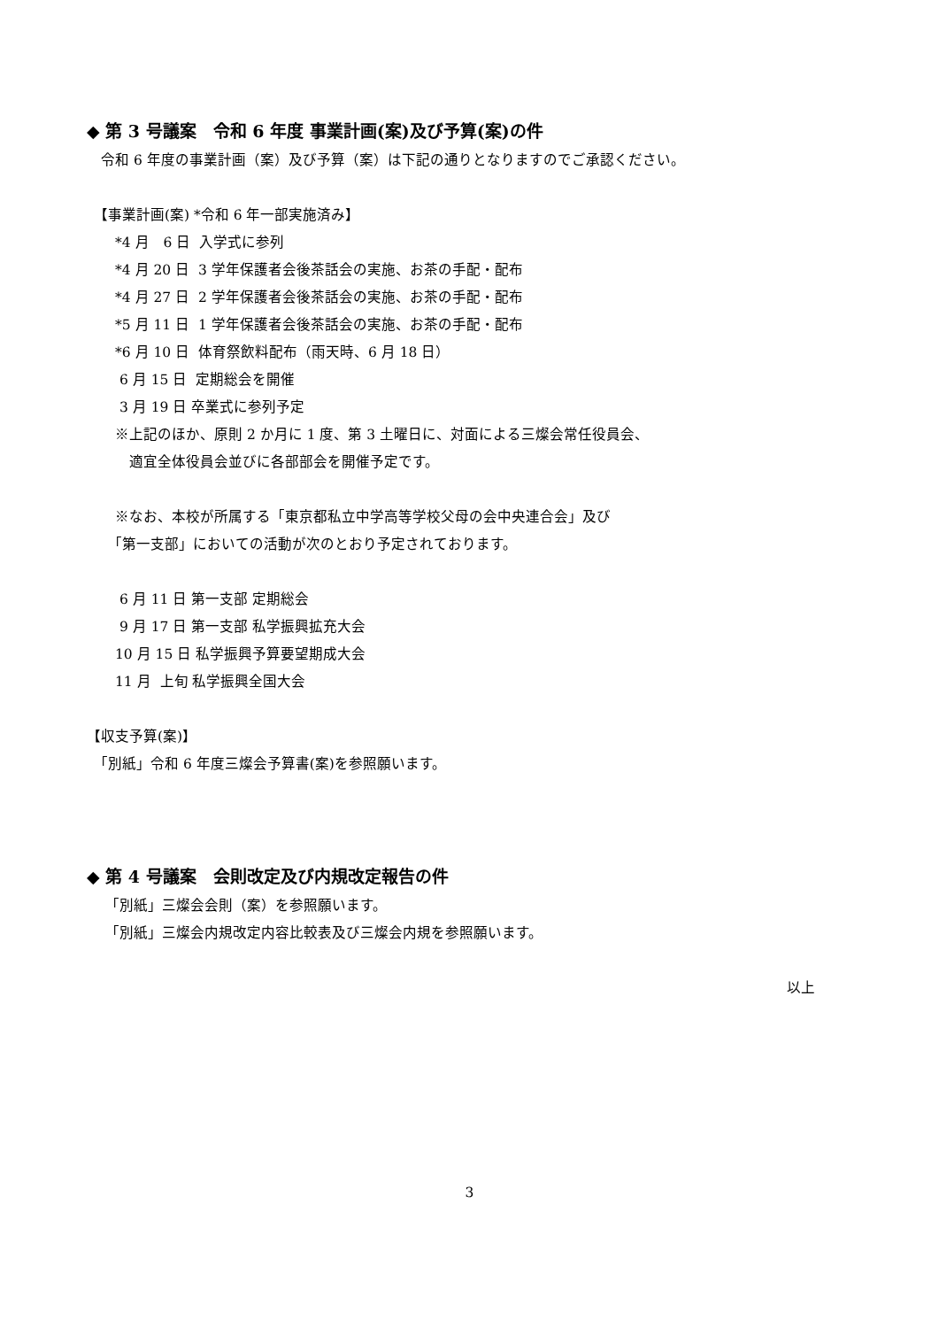◆ 第 3 号議案　令和 6 年度 事業計画(案)及び予算(案)の件
　令和 6 年度の事業計画（案）及び予算（案）は下記の通りとなりますのでご承認ください。
　【事業計画(案) *令和 6 年一部実施済み】
　　*4 月　6 日 入学式に参列
　　*4 月 20 日 3 学年保護者会後茶話会の実施、お茶の手配・配布
　　*4 月 27 日 2 学年保護者会後茶話会の実施、お茶の手配・配布
　　*5 月 11 日 1 学年保護者会後茶話会の実施、お茶の手配・配布
　　*6 月 10 日 体育祭飲料配布（雨天時、6 月 18 日）
　　 6 月 15 日 定期総会を開催
　　 3 月 19 日 卒業式に参列予定
　　※上記のほか、原則 2 か月に 1 度、第 3 土曜日に、対面による三燦会常任役員会、
　　　適宜全体役員会並びに各部部会を開催予定です。
　　※なお、本校が所属する「東京都私立中学高等学校父母の会中央連合会」及び
　　「第一支部」においての活動が次のとおり予定されております。
　　 6 月 11 日 第一支部 定期総会
　　 9 月 17 日 第一支部 私学振興拡充大会
　　10 月 15 日 私学振興予算要望期成大会
　　11 月 上旬 私学振興全国大会
【収支予算(案)】
　「別紙」令和 6 年度三燦会予算書(案)を参照願います。
◆ 第 4 号議案　会則改定及び内規改定報告の件
　 「別紙」三燦会会則（案）を参照願います。
　 「別紙」三燦会内規改定内容比較表及び三燦会内規を参照願います。
以上
3